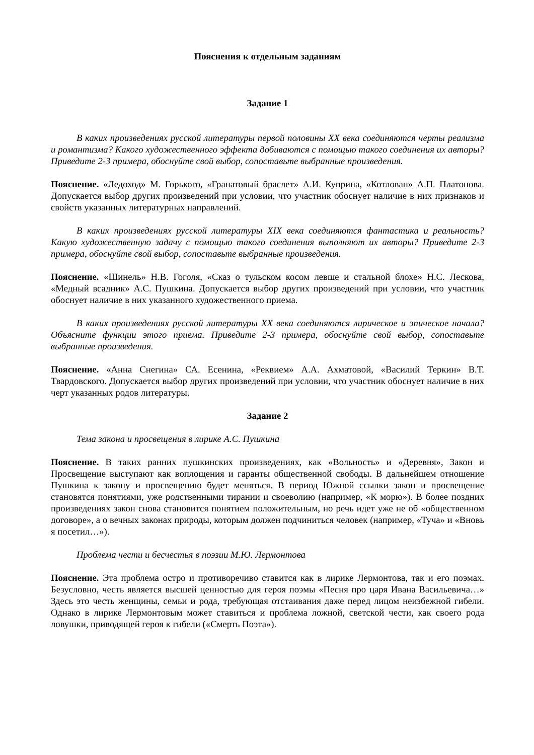Пояснения к отдельным заданиям
Задание 1
В каких произведениях русской литературы первой половины XX века соединяются черты реализма и романтизма? Какого художественного эффекта добиваются с помощью такого соединения их авторы? Приведите 2-3 примера, обоснуйте свой выбор, сопоставьте выбранные произведения.
Пояснение. «Ледоход» М. Горького, «Гранатовый браслет» А.И. Куприна, «Котлован» А.П. Платонова. Допускается выбор других произведений при условии, что участник обоснует наличие в них признаков и свойств указанных литературных направлений.
В каких произведениях русской литературы XIX века соединяются фантастика и реальность? Какую художественную задачу с помощью такого соединения выполняют их авторы? Приведите 2-3 примера, обоснуйте свой выбор, сопоставьте выбранные произведения.
Пояснение. «Шинель» Н.В. Гоголя, «Сказ о тульском косом левше и стальной блохе» Н.С. Лескова, «Медный всадник» А.С. Пушкина. Допускается выбор других произведений при условии, что участник обоснует наличие в них указанного художественного приема.
В каких произведениях русской литературы XX века соединяются лирическое и эпическое начала? Объясните функции этого приема. Приведите 2-3 примера, обоснуйте свой выбор, сопоставьте выбранные произведения.
Пояснение. «Анна Снегина» СА. Есенина, «Реквием» А.А. Ахматовой, «Василий Теркин» В.Т. Твардовского. Допускается выбор других произведений при условии, что участник обоснует наличие в них черт указанных родов литературы.
Задание 2
Тема закона и просвещения в лирике А.С. Пушкина
Пояснение. В таких ранних пушкинских произведениях, как «Вольность» и «Деревня», Закон и Просвещение выступают как воплощения и гаранты общественной свободы. В дальнейшем отношение Пушкина к закону и просвещению будет меняться. В период Южной ссылки закон и просвещение становятся понятиями, уже родственными тирании и своеволию (например, «К морю»). В более поздних произведениях закон снова становится понятием положительным, но речь идет уже не об «общественном договоре», а о вечных законах природы, которым должен подчиниться человек (например, «Туча» и «Вновь я посетил…»).
Проблема чести и бесчестья в поэзии М.Ю. Лермонтова
Пояснение. Эта проблема остро и противоречиво ставится как в лирике Лермонтова, так и его поэмах. Безусловно, честь является высшей ценностью для героя поэмы «Песня про царя Ивана Васильевича…» Здесь это честь женщины, семьи и рода, требующая отстаивания даже перед лицом неизбежной гибели. Однако в лирике Лермонтовым может ставиться и проблема ложной, светской чести, как своего рода ловушки, приводящей героя к гибели («Смерть Поэта»).